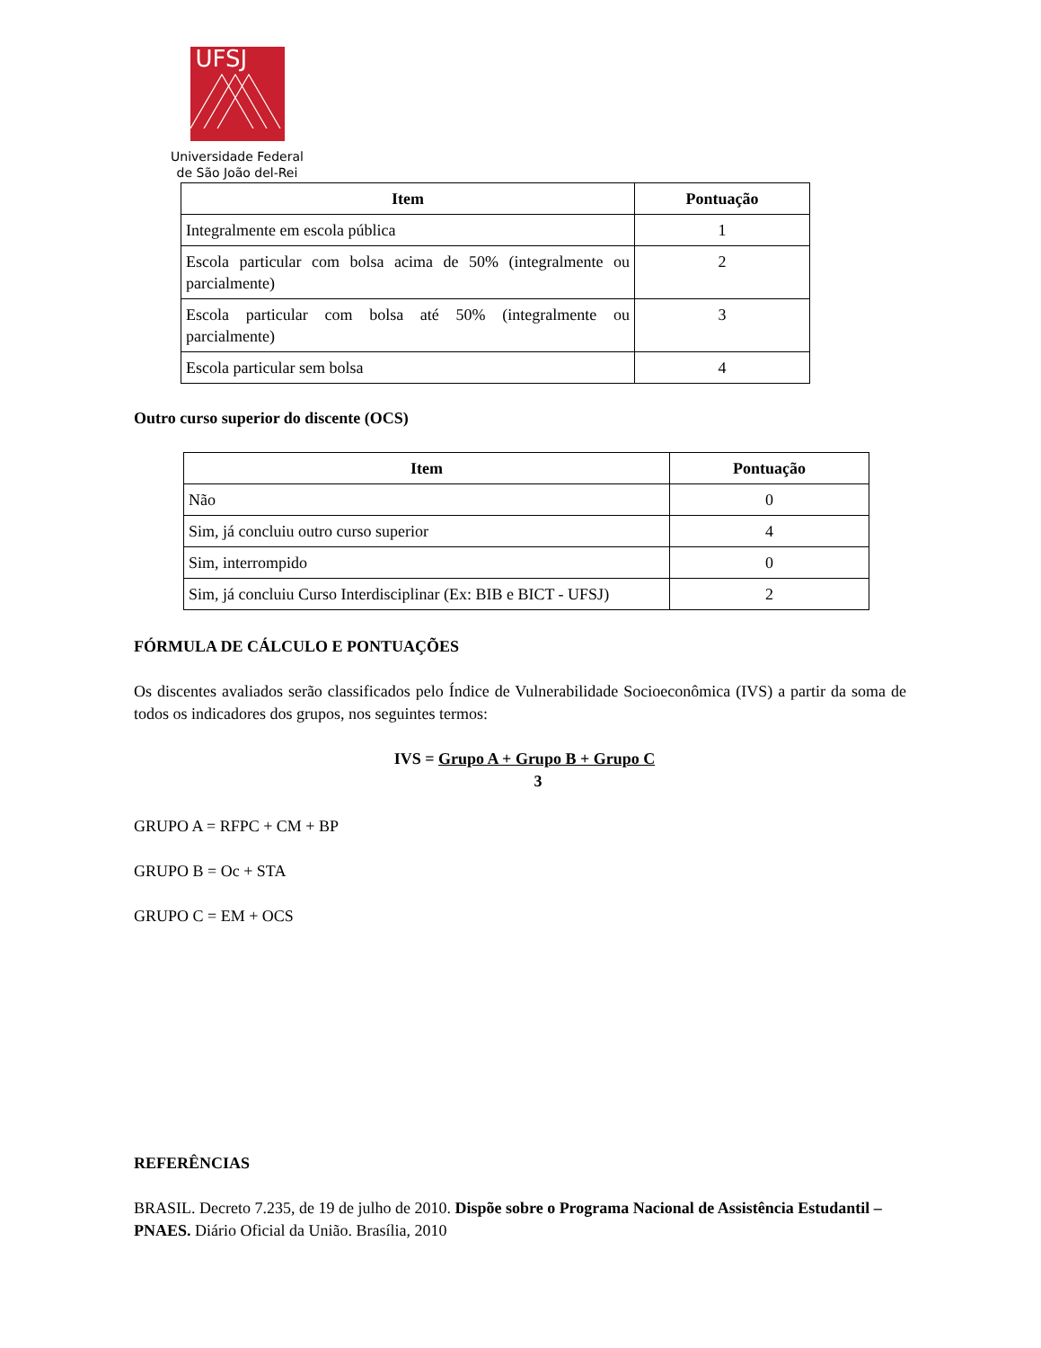UFSJ
Universidade Federal
de São João del-Rei
| Item | Pontuação |
| --- | --- |
| Integralmente em escola pública | 1 |
| Escola particular com bolsa acima de 50% (integralmente ou parcialmente) | 2 |
| Escola particular com bolsa até 50% (integralmente ou parcialmente) | 3 |
| Escola particular sem bolsa | 4 |
Outro curso superior do discente (OCS)
| Item | Pontuação |
| --- | --- |
| Não | 0 |
| Sim, já concluiu outro curso superior | 4 |
| Sim, interrompido | 0 |
| Sim, já concluiu Curso Interdisciplinar (Ex: BIB e BICT - UFSJ) | 2 |
FÓRMULA DE CÁLCULO E PONTUAÇÕES
Os discentes avaliados serão classificados pelo Índice de Vulnerabilidade Socioeconômica (IVS) a partir da soma de todos os indicadores dos grupos, nos seguintes termos:
IVS = Grupo A + Grupo B + Grupo C
3
GRUPO A = RFPC + CM + BP
GRUPO B = Oc + STA
GRUPO C = EM + OCS
REFERÊNCIAS
BRASIL. Decreto 7.235, de 19 de julho de 2010. Dispõe sobre o Programa Nacional de Assistência Estudantil – PNAES. Diário Oficial da União. Brasília, 2010